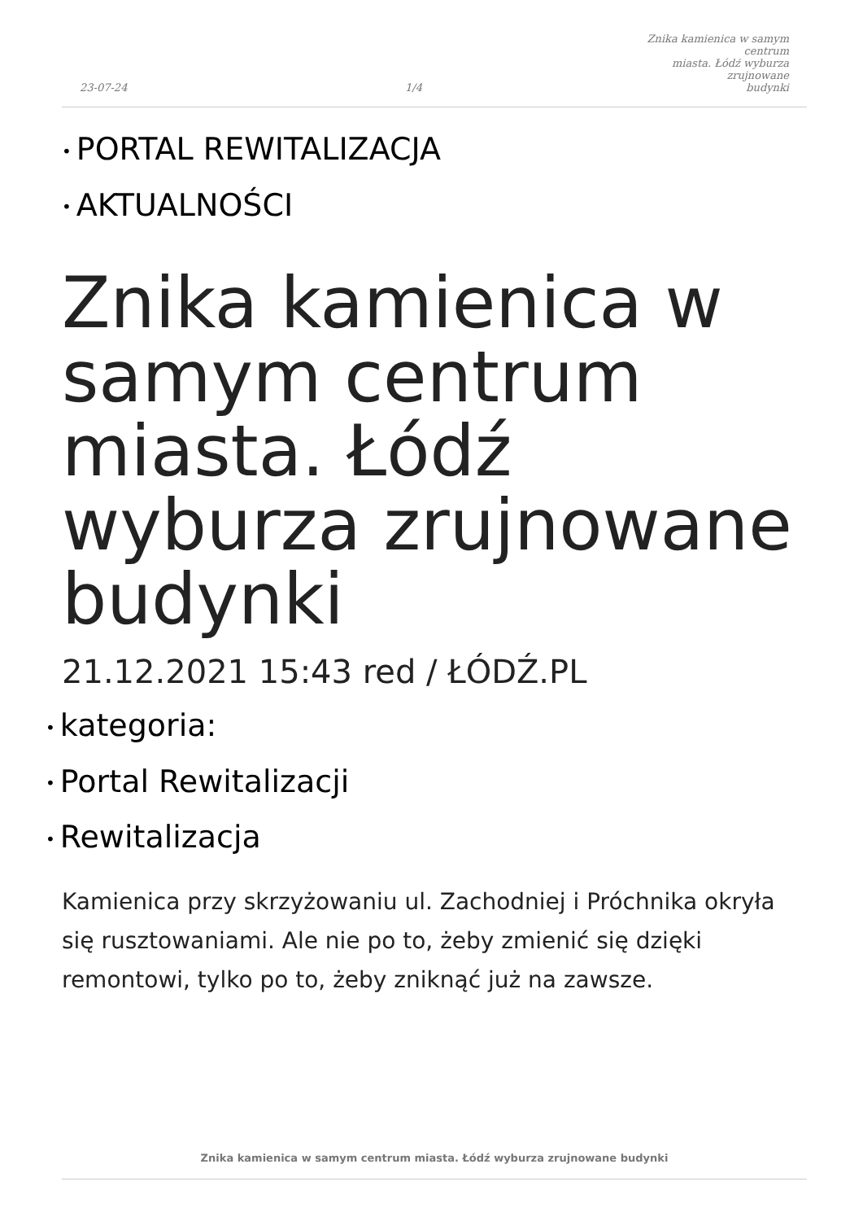23-07-24
1/4
Znika kamienica w samym centrum
miasta. Łódź wyburza zrujnowane
budynki
• PORTAL REWITALIZACJA
• AKTUALNOŚCI
Znika kamienica w samym centrum miasta. Łódź wyburza zrujnowane budynki
21.12.2021 15:43 red / ŁÓDŹ.PL
• kategoria:
• Portal Rewitalizacji
• Rewitalizacja
Kamienica przy skrzyżowaniu ul. Zachodniej i Próchnika okryła się rusztowaniami. Ale nie po to, żeby zmienić się dzięki remontowi, tylko po to, żeby zniknąć już na zawsze.
Znika kamienica w samym centrum miasta. Łódź wyburza zrujnowane budynki